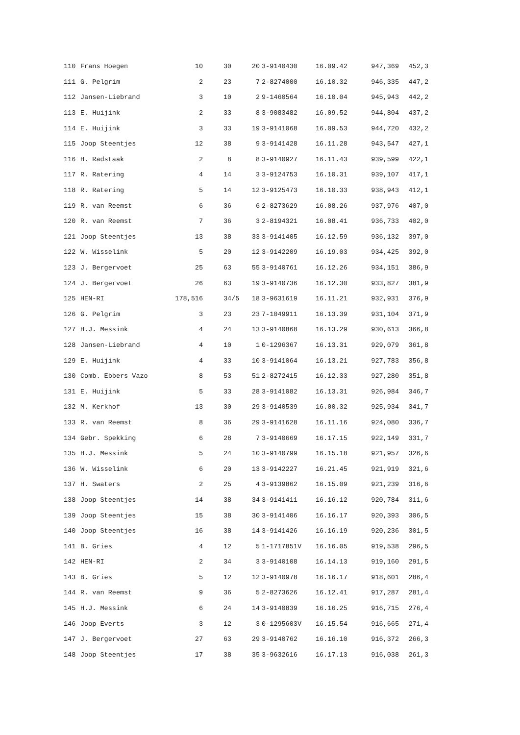| 110 | Frans Hoegen | 10 | 30 | 20 | 3-9140430 | 16.09.42 | 947,369 | 452,3 |
| 111 | G. Pelgrim | 2 | 23 | 7 | 2-8274000 | 16.10.32 | 946,335 | 447,2 |
| 112 | Jansen-Liebrand | 3 | 10 | 2 | 9-1460564 | 16.10.04 | 945,943 | 442,2 |
| 113 | E. Huijink | 2 | 33 | 8 | 3-9083482 | 16.09.52 | 944,804 | 437,2 |
| 114 | E. Huijink | 3 | 33 | 19 | 3-9141068 | 16.09.53 | 944,720 | 432,2 |
| 115 | Joop Steentjes | 12 | 38 | 9 | 3-9141428 | 16.11.28 | 943,547 | 427,1 |
| 116 | H. Radstaak | 2 | 8 | 8 | 3-9140927 | 16.11.43 | 939,599 | 422,1 |
| 117 | R. Ratering | 4 | 14 | 3 | 3-9124753 | 16.10.31 | 939,107 | 417,1 |
| 118 | R. Ratering | 5 | 14 | 12 | 3-9125473 | 16.10.33 | 938,943 | 412,1 |
| 119 | R. van Reemst | 6 | 36 | 6 | 2-8273629 | 16.08.26 | 937,976 | 407,0 |
| 120 | R. van Reemst | 7 | 36 | 3 | 2-8194321 | 16.08.41 | 936,733 | 402,0 |
| 121 | Joop Steentjes | 13 | 38 | 33 | 3-9141405 | 16.12.59 | 936,132 | 397,0 |
| 122 | W. Wisselink | 5 | 20 | 12 | 3-9142209 | 16.19.03 | 934,425 | 392,0 |
| 123 | J. Bergervoet | 25 | 63 | 55 | 3-9140761 | 16.12.26 | 934,151 | 386,9 |
| 124 | J. Bergervoet | 26 | 63 | 19 | 3-9140736 | 16.12.30 | 933,827 | 381,9 |
| 125 | HEN-RI | 178,516 | 34/5 | 18 | 3-9631619 | 16.11.21 | 932,931 | 376,9 |
| 126 | G. Pelgrim | 3 | 23 | 23 | 7-1049911 | 16.13.39 | 931,104 | 371,9 |
| 127 | H.J. Messink | 4 | 24 | 13 | 3-9140868 | 16.13.29 | 930,613 | 366,8 |
| 128 | Jansen-Liebrand | 4 | 10 | 1 | 0-1296367 | 16.13.31 | 929,079 | 361,8 |
| 129 | E. Huijink | 4 | 33 | 10 | 3-9141064 | 16.13.21 | 927,783 | 356,8 |
| 130 | Comb. Ebbers Vazo | 8 | 53 | 51 | 2-8272415 | 16.12.33 | 927,280 | 351,8 |
| 131 | E. Huijink | 5 | 33 | 28 | 3-9141082 | 16.13.31 | 926,984 | 346,7 |
| 132 | M. Kerkhof | 13 | 30 | 29 | 3-9140539 | 16.00.32 | 925,934 | 341,7 |
| 133 | R. van Reemst | 8 | 36 | 29 | 3-9141628 | 16.11.16 | 924,080 | 336,7 |
| 134 | Gebr. Spekking | 6 | 28 | 7 | 3-9140669 | 16.17.15 | 922,149 | 331,7 |
| 135 | H.J. Messink | 5 | 24 | 10 | 3-9140799 | 16.15.18 | 921,957 | 326,6 |
| 136 | W. Wisselink | 6 | 20 | 13 | 3-9142227 | 16.21.45 | 921,919 | 321,6 |
| 137 | H. Swaters | 2 | 25 | 4 | 3-9139862 | 16.15.09 | 921,239 | 316,6 |
| 138 | Joop Steentjes | 14 | 38 | 34 | 3-9141411 | 16.16.12 | 920,784 | 311,6 |
| 139 | Joop Steentjes | 15 | 38 | 30 | 3-9141406 | 16.16.17 | 920,393 | 306,5 |
| 140 | Joop Steentjes | 16 | 38 | 14 | 3-9141426 | 16.16.19 | 920,236 | 301,5 |
| 141 | B. Gries | 4 | 12 | 5 | 1-1717851V | 16.16.05 | 919,538 | 296,5 |
| 142 | HEN-RI | 2 | 34 | 3 | 3-9140108 | 16.14.13 | 919,160 | 291,5 |
| 143 | B. Gries | 5 | 12 | 12 | 3-9140978 | 16.16.17 | 918,601 | 286,4 |
| 144 | R. van Reemst | 9 | 36 | 5 | 2-8273626 | 16.12.41 | 917,287 | 281,4 |
| 145 | H.J. Messink | 6 | 24 | 14 | 3-9140839 | 16.16.25 | 916,715 | 276,4 |
| 146 | Joop Everts | 3 | 12 | 3 | 0-1295603V | 16.15.54 | 916,665 | 271,4 |
| 147 | J. Bergervoet | 27 | 63 | 29 | 3-9140762 | 16.16.10 | 916,372 | 266,3 |
| 148 | Joop Steentjes | 17 | 38 | 35 | 3-9632616 | 16.17.13 | 916,038 | 261,3 |